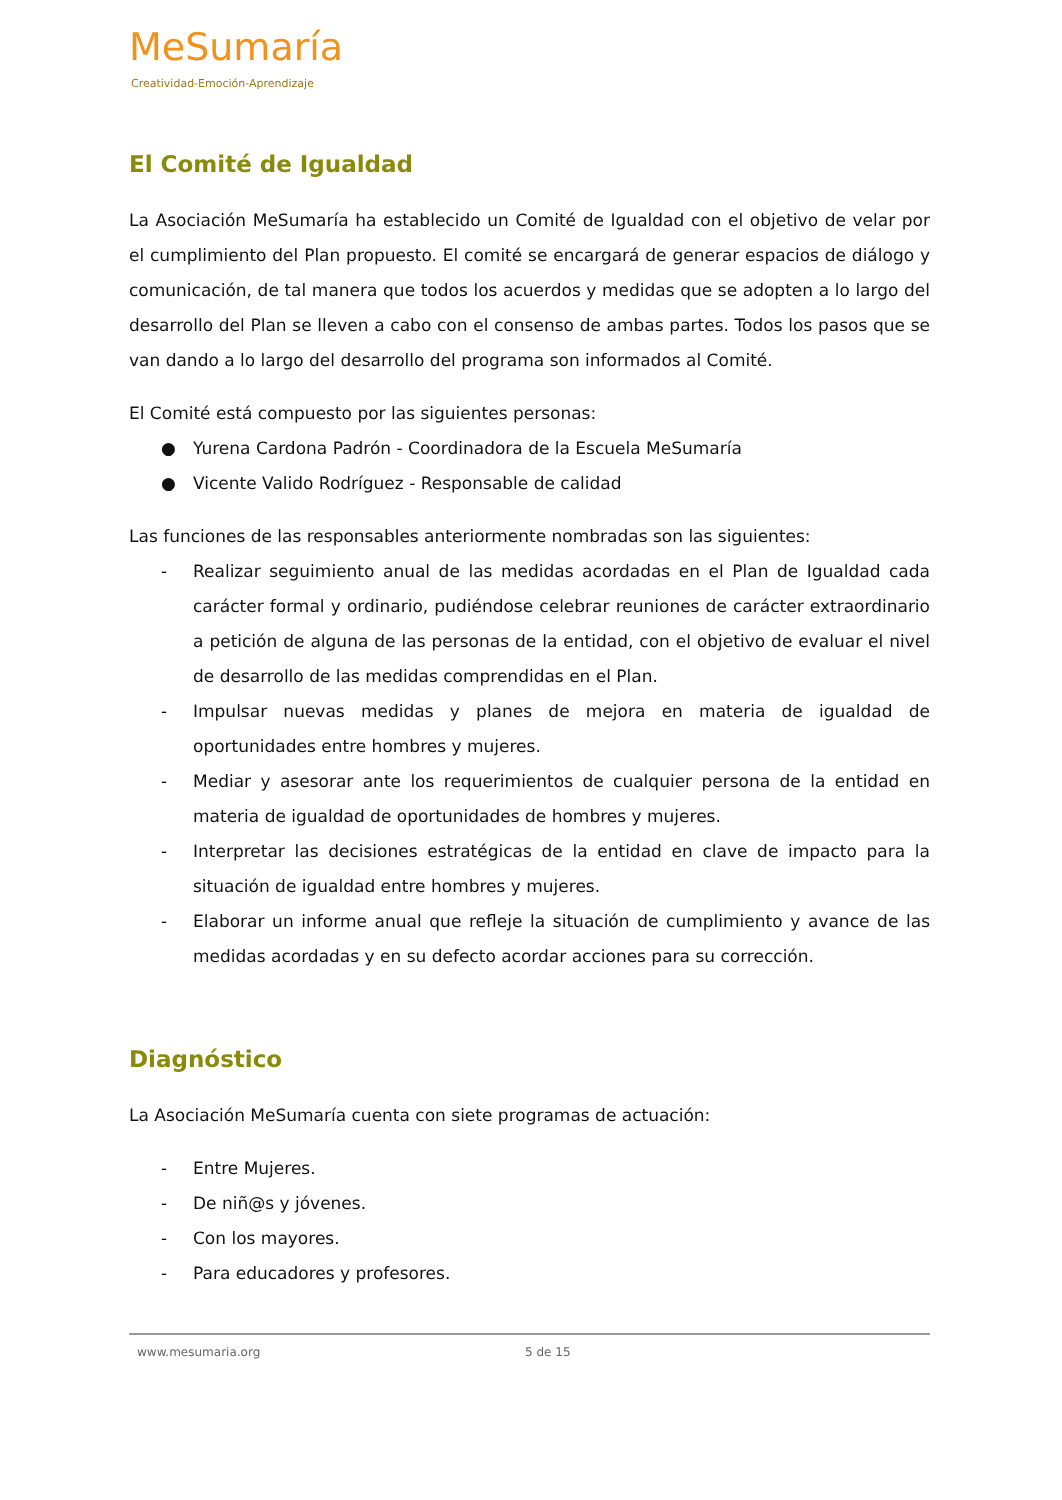MeSumaría
Creatividad-Emoción-Aprendizaje
El Comité de Igualdad
La Asociación MeSumaría ha establecido un Comité de Igualdad con el objetivo de velar por el cumplimiento del Plan propuesto. El comité se encargará de generar espacios de diálogo y comunicación, de tal manera que todos los acuerdos y medidas que se adopten a lo largo del desarrollo del Plan se lleven a cabo con el consenso de ambas partes. Todos los pasos que se van dando a lo largo del desarrollo del programa son informados al Comité.
El Comité está compuesto por las siguientes personas:
● Yurena Cardona Padrón - Coordinadora de la Escuela MeSumaría
● Vicente Valido Rodríguez - Responsable de calidad
Las funciones de las responsables anteriormente nombradas son las siguientes:
- Realizar seguimiento anual de las medidas acordadas en el Plan de Igualdad cada carácter formal y ordinario, pudiéndose celebrar reuniones de carácter extraordinario a petición de alguna de las personas de la entidad, con el objetivo de evaluar el nivel de desarrollo de las medidas comprendidas en el Plan.
- Impulsar nuevas medidas y planes de mejora en materia de igualdad de oportunidades entre hombres y mujeres.
- Mediar y asesorar ante los requerimientos de cualquier persona de la entidad en materia de igualdad de oportunidades de hombres y mujeres.
- Interpretar las decisiones estratégicas de la entidad en clave de impacto para la situación de igualdad entre hombres y mujeres.
- Elaborar un informe anual que refleje la situación de cumplimiento y avance de las medidas acordadas y en su defecto acordar acciones para su corrección.
Diagnóstico
La Asociación MeSumaría cuenta con siete programas de actuación:
- Entre Mujeres.
- De niñ@s y jóvenes.
- Con los mayores.
- Para educadores y profesores.
www.mesumaria.org 5 de 15